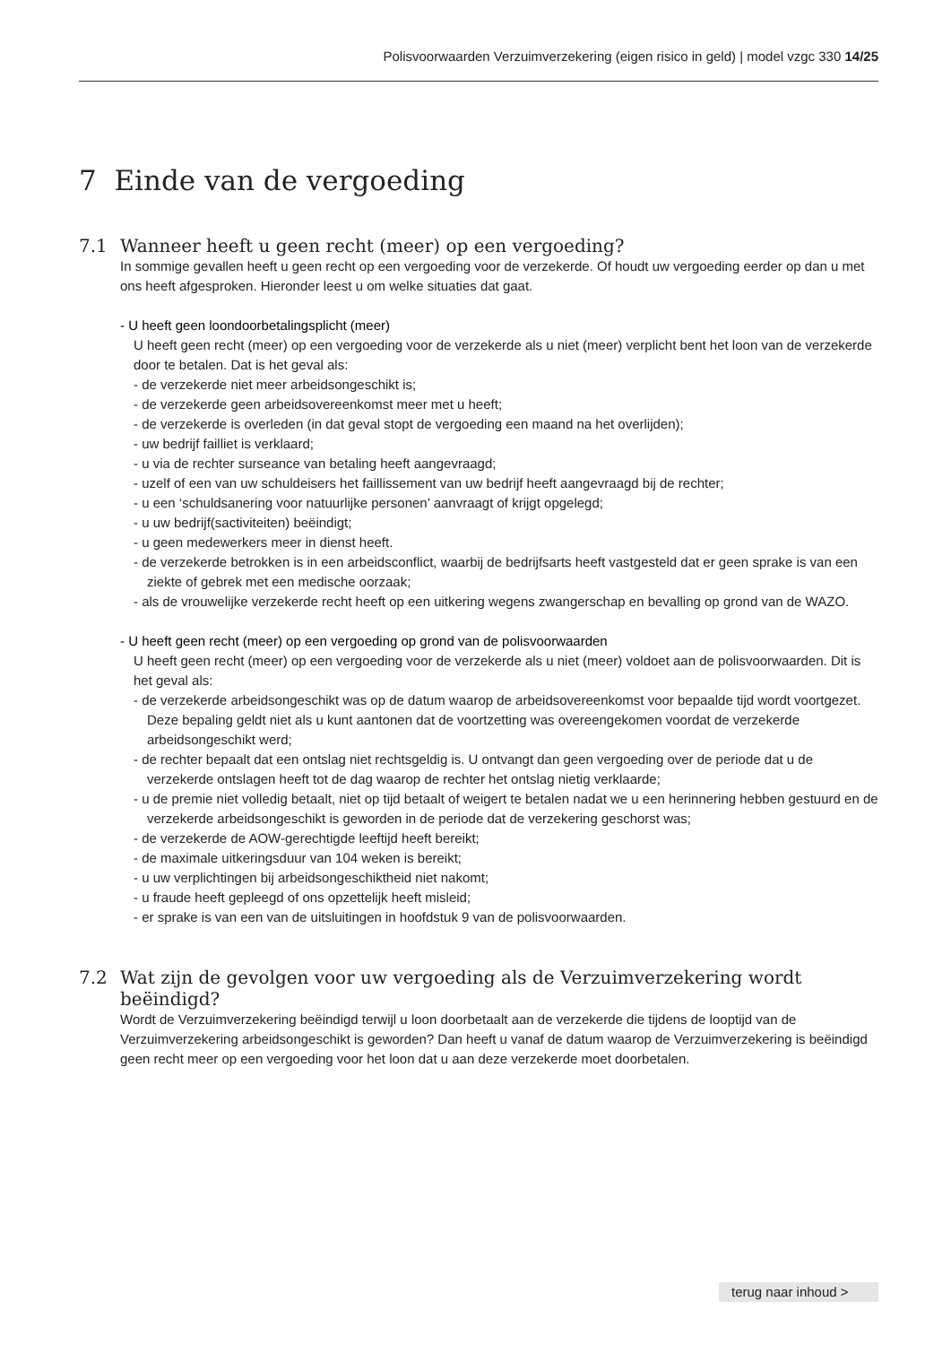Polisvoorwaarden Verzuimverzekering (eigen risico in geld) | model vzgc 330 14/25
7 Einde van de vergoeding
7.1 Wanneer heeft u geen recht (meer) op een vergoeding?
In sommige gevallen heeft u geen recht op een vergoeding voor de verzekerde. Of houdt uw vergoeding eerder op dan u met ons heeft afgesproken. Hieronder leest u om welke situaties dat gaat.
- U heeft geen loondoorbetalingsplicht (meer)
U heeft geen recht (meer) op een vergoeding voor de verzekerde als u niet (meer) verplicht bent het loon van de verzekerde door te betalen. Dat is het geval als:
- de verzekerde niet meer arbeidsongeschikt is;
- de verzekerde geen arbeidsovereenkomst meer met u heeft;
- de verzekerde is overleden (in dat geval stopt de vergoeding een maand na het overlijden);
- uw bedrijf failliet is verklaard;
- u via de rechter surseance van betaling heeft aangevraagd;
- uzelf of een van uw schuldeisers het faillissement van uw bedrijf heeft aangevraagd bij de rechter;
- u een ‘schuldsanering voor natuurlijke personen’ aanvraagt of krijgt opgelegd;
- u uw bedrijf(sactiviteiten) beëindigt;
- u geen medewerkers meer in dienst heeft.
- de verzekerde betrokken is in een arbeidsconflict, waarbij de bedrijfsarts heeft vastgesteld dat er geen sprake is van een ziekte of gebrek met een medische oorzaak;
- als de vrouwelijke verzekerde recht heeft op een uitkering wegens zwangerschap en bevalling op grond van de WAZO.
- U heeft geen recht (meer) op een vergoeding op grond van de polisvoorwaarden
U heeft geen recht (meer) op een vergoeding voor de verzekerde als u niet (meer) voldoet aan de polisvoorwaarden. Dit is het geval als:
- de verzekerde arbeidsongeschikt was op de datum waarop de arbeidsovereenkomst voor bepaalde tijd wordt voortgezet. Deze bepaling geldt niet als u kunt aantonen dat de voortzetting was overeengekomen voordat de verzekerde arbeidsongeschikt werd;
- de rechter bepaalt dat een ontslag niet rechtsgeldig is. U ontvangt dan geen vergoeding over de periode dat u de verzekerde ontslagen heeft tot de dag waarop de rechter het ontslag nietig verklaarde;
- u de premie niet volledig betaalt, niet op tijd betaalt of weigert te betalen nadat we u een herinnering hebben gestuurd en de verzekerde arbeidsongeschikt is geworden in de periode dat de verzekering geschorst was;
- de verzekerde de AOW-gerechtigde leeftijd heeft bereikt;
- de maximale uitkeringsduur van 104 weken is bereikt;
- u uw verplichtingen bij arbeidsongeschiktheid niet nakomt;
- u fraude heeft gepleegd of ons opzettelijk heeft misleid;
- er sprake is van een van de uitsluitingen in hoofdstuk 9 van de polisvoorwaarden.
7.2 Wat zijn de gevolgen voor uw vergoeding als de Verzuimverzekering wordt beëindigd?
Wordt de Verzuimverzekering beëindigd terwijl u loon doorbetaalt aan de verzekerde die tijdens de looptijd van de Verzuimverzekering arbeidsongeschikt is geworden? Dan heeft u vanaf de datum waarop de Verzuimverzekering is beëindigd geen recht meer op een vergoeding voor het loon dat u aan deze verzekerde moet doorbetalen.
terug naar inhoud >